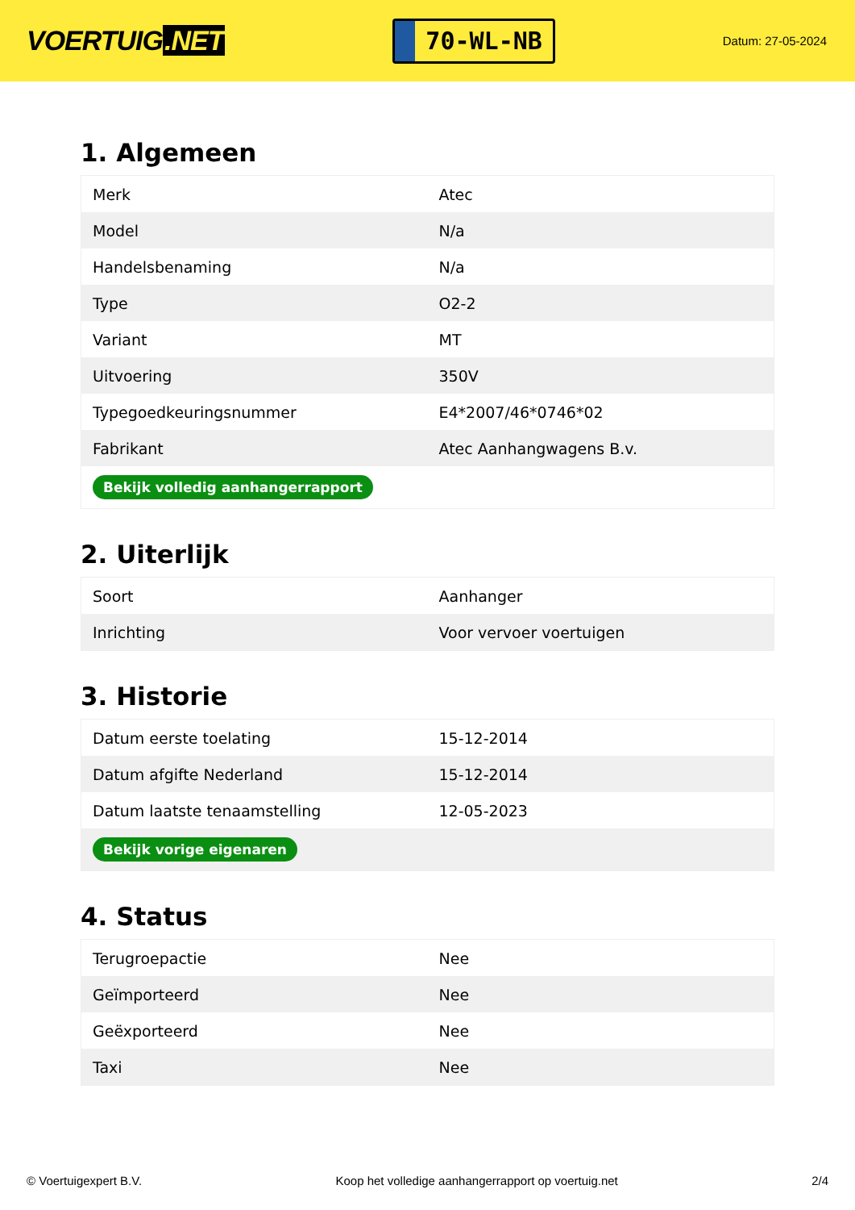VOERTUIG.NET
70-WL-NB
Datum: 27-05-2024
1. Algemeen
| Merk | Atec |
| Model | N/a |
| Handelsbenaming | N/a |
| Type | O2-2 |
| Variant | MT |
| Uitvoering | 350V |
| Typegoedkeuringsnummer | E4*2007/46*0746*02 |
| Fabrikant | Atec Aanhangwagens B.v. |
| Bekijk volledig aanhangerrapport | |
2. Uiterlijk
| Soort | Aanhanger |
| Inrichting | Voor vervoer voertuigen |
3. Historie
| Datum eerste toelating | 15-12-2014 |
| Datum afgifte Nederland | 15-12-2014 |
| Datum laatste tenaamstelling | 12-05-2023 |
| Bekijk vorige eigenaren | |
4. Status
| Terugroepactie | Nee |
| Geïmporteerd | Nee |
| Geëxporteerd | Nee |
| Taxi | Nee |
© Voertuigexpert B.V. Koop het volledige aanhangerrapport op voertuig.net 2/4